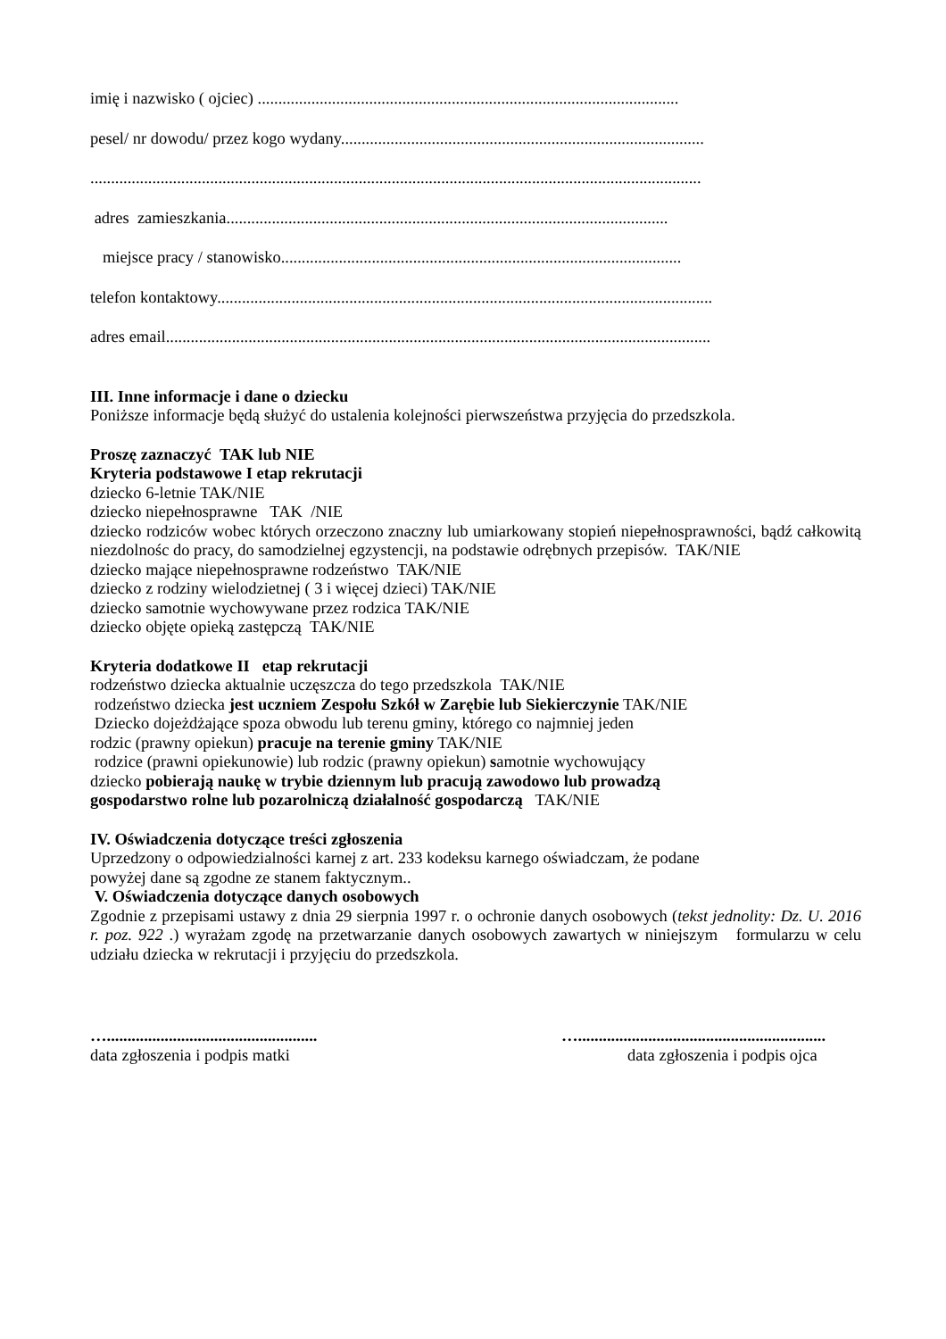imię i nazwisko ( ojciec) ......................................................................................................
pesel/ nr dowodu/ przez kogo wydany........................................................................................
....................................................................................................................................................
adres zamieszkania...........................................................................................................
miejsce pracy / stanowisko.................................................................................................
telefon kontaktowy........................................................................................................................
adres email....................................................................................................................................
III. Inne informacje i dane o dziecku
Poniższe informacje będą służyć do ustalenia kolejności pierwszeństwa przyjęcia do przedszkola.
Proszę zaznaczyć TAK lub NIE
Kryteria podstawowe I etap rekrutacji
dziecko 6-letnie TAK/NIE
dziecko niepełnosprawne TAK /NIE
dziecko rodziców wobec których orzeczono znaczny lub umiarkowany stopień niepełnosprawności, bądź całkowitą niezdolnośc do pracy, do samodzielnej egzystencji, na podstawie odrębnych przepisów. TAK/NIE
dziecko mające niepełnosprawne rodzeństwo TAK/NIE
dziecko z rodziny wielodzietnej ( 3 i więcej dzieci) TAK/NIE
dziecko samotnie wychowywane przez rodzica TAK/NIE
dziecko objęte opieką zastępczą TAK/NIE
Kryteria dodatkowe II etap rekrutacji
rodzeństwo dziecka aktualnie uczęszcza do tego przedszkola TAK/NIE
rodzeństwo dziecka jest uczniem Zespołu Szkół w Zarębie lub Siekierczynie TAK/NIE
Dziecko dojeżdżające spoza obwodu lub terenu gminy, którego co najmniej jeden
rodzic (prawny opiekun) pracuje na terenie gminy TAK/NIE
rodzice (prawni opiekunowie) lub rodzic (prawny opiekun) samotnie wychowujący
dziecko pobierają naukę w trybie dziennym lub pracują zawodowo lub prowadzą
gospodarstwo rolne lub pozarolniczą działalność gospodarczą TAK/NIE
IV. Oświadczenia dotyczące treści zgłoszenia
Uprzedzony o odpowiedzialności karnej z art. 233 kodeksu karnego oświadczam, że podane
powyżej dane są zgodne ze stanem faktycznym..
V. Oświadczenia dotyczące danych osobowych
Zgodnie z przepisami ustawy z dnia 29 sierpnia 1997 r. o ochronie danych osobowych (tekst jednolity: Dz. U. 2016 r. poz. 922 .) wyrażam zgodę na przetwarzanie danych osobowych zawartych w niniejszym formularzu w celu udziału dziecka w rekrutacji i przyjęciu do przedszkola.
…...................................................
data zgłoszenia i podpis matki
…............................................................
data zgłoszenia i podpis ojca